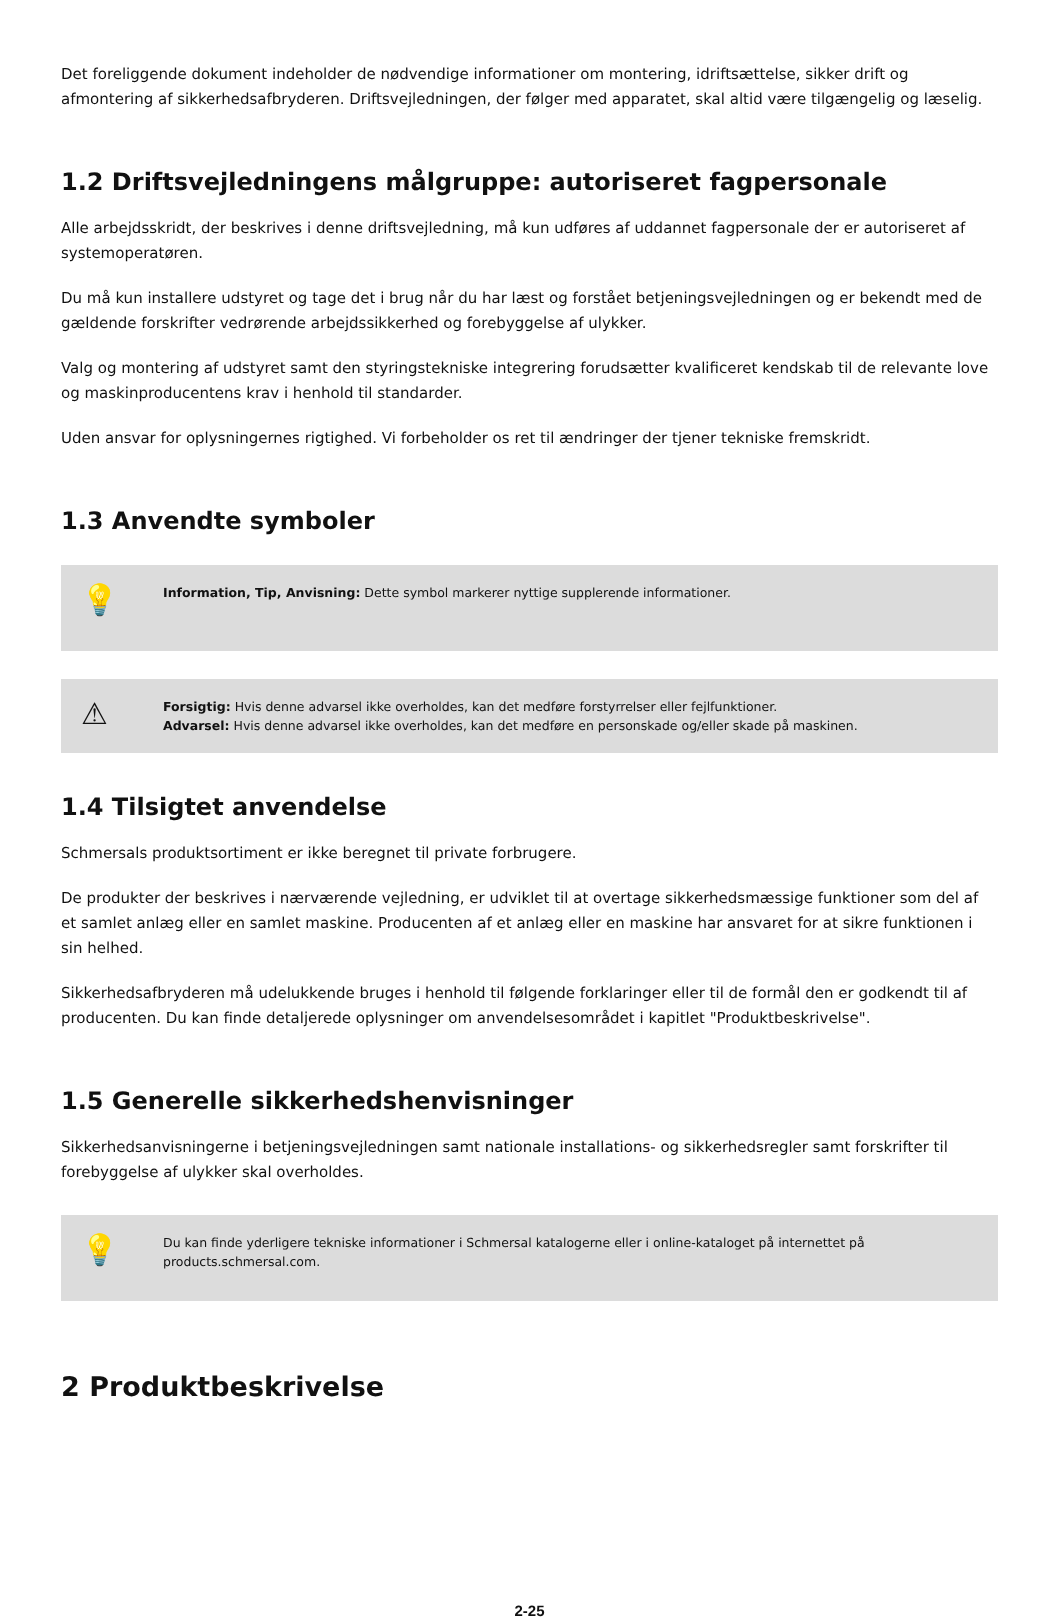Det foreliggende dokument indeholder de nødvendige informationer om montering, idriftsættelse, sikker drift og afmontering af sikkerhedsafbryderen. Driftsvejledningen, der følger med apparatet, skal altid være tilgængelig og læselig.
1.2 Driftsvejledningens målgruppe: autoriseret fagpersonale
Alle arbejdsskridt, der beskrives i denne driftsvejledning, må kun udføres af uddannet fagpersonale der er autoriseret af systemoperatøren.
Du må kun installere udstyret og tage det i brug når du har læst og forstået betjeningsvejledningen og er bekendt med de gældende forskrifter vedrørende arbejdssikkerhed og forebyggelse af ulykker.
Valg og montering af udstyret samt den styringstekniske integrering forudsætter kvalificeret kendskab til de relevante love og maskinproducentens krav i henhold til standarder.
Uden ansvar for oplysningernes rigtighed. Vi forbeholder os ret til ændringer der tjener tekniske fremskridt.
1.3 Anvendte symboler
💡
Information, Tip, Anvisning: Dette symbol markerer nyttige supplerende informationer.
⚠
Forsigtig: Hvis denne advarsel ikke overholdes, kan det medføre forstyrrelser eller fejlfunktioner.
Advarsel: Hvis denne advarsel ikke overholdes, kan det medføre en personskade og/eller skade på maskinen.
1.4 Tilsigtet anvendelse
Schmersals produktsortiment er ikke beregnet til private forbrugere.
De produkter der beskrives i nærværende vejledning, er udviklet til at overtage sikkerhedsmæssige funktioner som del af et samlet anlæg eller en samlet maskine. Producenten af et anlæg eller en maskine har ansvaret for at sikre funktionen i sin helhed.
Sikkerhedsafbryderen må udelukkende bruges i henhold til følgende forklaringer eller til de formål den er godkendt til af producenten. Du kan finde detaljerede oplysninger om anvendelsesområdet i kapitlet "Produktbeskrivelse".
1.5 Generelle sikkerhedshenvisninger
Sikkerhedsanvisningerne i betjeningsvejledningen samt nationale installations- og sikkerhedsregler samt forskrifter til forebyggelse af ulykker skal overholdes.
💡
Du kan finde yderligere tekniske informationer i Schmersal katalogerne eller i online-kataloget på internettet på products.schmersal.com.
2 Produktbeskrivelse
2-25